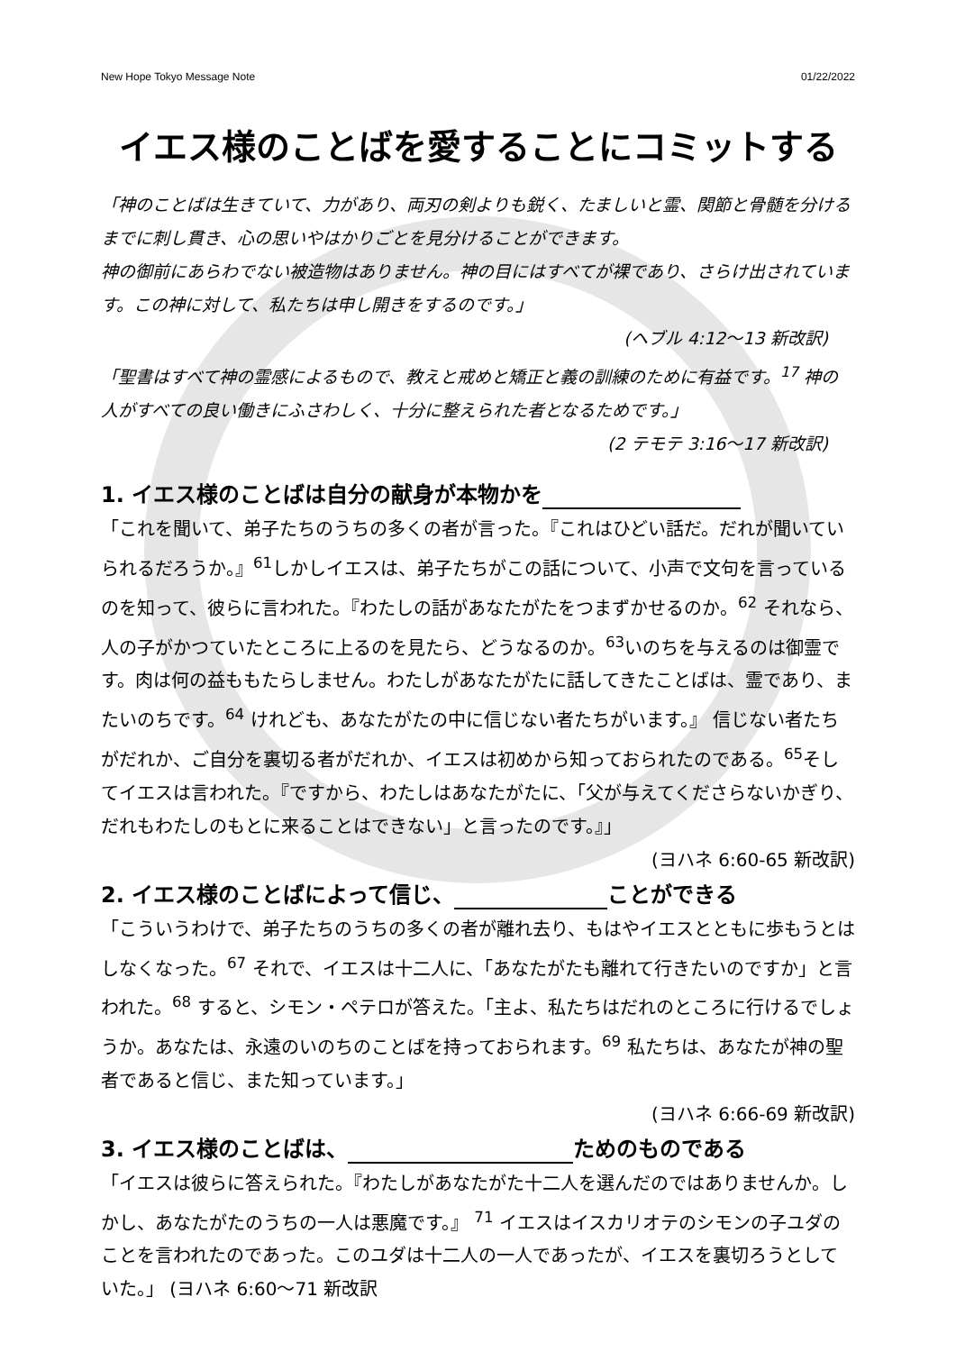New Hope Tokyo Message Note 01/22/2022
イエス様のことばを愛することにコミットする
「神のことばは生きていて、力があり、両刃の剣よりも鋭く、たましいと霊、関節と骨髄を分けるまでに刺し貫き、心の思いやはかりごとを見分けることができます。
神の御前にあらわでない被造物はありません。神の目にはすべてが裸であり、さらけ出されています。この神に対して、私たちは申し開きをするのです。」
(ヘブル 4:12〜13 新改訳)
「聖書はすべて神の霊感によるもので、教えと戒めと矯正と義の訓練のために有益です。<sup>17</sup> 神の人がすべての良い働きにふさわしく、十分に整えられた者となるためです。」
(2 テモテ 3:16〜17 新改訳)
1. イエス様のことばは自分の献身が本物かを
「これを聞いて、弟子たちのうちの多くの者が言った。『これはひどい話だ。だれが聞いていられるだろうか。』<sup>61</sup>しかしイエスは、弟子たちがこの話について、小声で文句を言っているのを知って、彼らに言われた。『わたしの話があなたがたをつまずかせるのか。<sup>62</sup> それなら、人の子がかつていたところに上るのを見たら、どうなるのか。<sup>63</sup>いのちを与えるのは御霊です。肉は何の益ももたらしません。わたしがあなたがたに話してきたことばは、霊であり、またいのちです。<sup>64</sup> けれども、あなたがたの中に信じない者たちがいます。』 信じない者たちがだれか、ご自分を裏切る者がだれか、イエスは初めから知っておられたのである。<sup>65</sup>そしてイエスは言われた。『ですから、わたしはあなたがたに、「父が与えてくださらないかぎり、だれもわたしのもとに来ることはできない」と言ったのです。』」
(ヨハネ 6:60-65 新改訳)
2. イエス様のことばによって信じ、 ことができる
「こういうわけで、弟子たちのうちの多くの者が離れ去り、もはやイエスとともに歩もうとはしなくなった。<sup>67</sup> それで、イエスは十二人に、「あなたがたも離れて行きたいのですか」と言われた。<sup>68</sup> すると、シモン・ペテロが答えた。「主よ、私たちはだれのところに行けるでしょうか。あなたは、永遠のいのちのことばを持っておられます。<sup>69</sup> 私たちは、あなたが神の聖者であると信じ、また知っています。」
(ヨハネ 6:66-69 新改訳)
3. イエス様のことばは、 ためのものである
「イエスは彼らに答えられた。『わたしがあなたがた十二人を選んだのではありませんか。しかし、あなたがたのうちの一人は悪魔です。』 <sup>71</sup> イエスはイスカリオテのシモンの子ユダのことを言われたのであった。このユダは十二人の一人であったが、イエスを裏切ろうとしていた。」 (ヨハネ 6:60〜71 新改訳